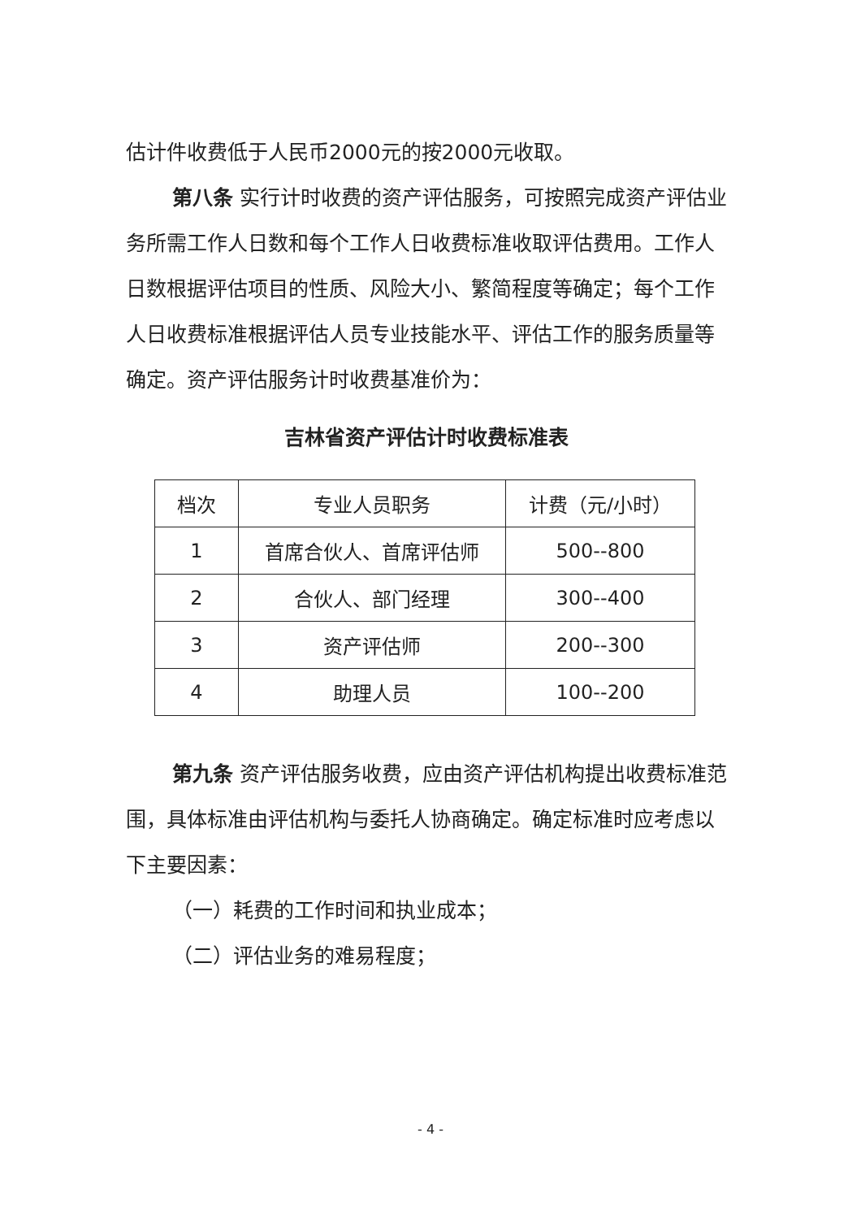估计件收费低于人民币2000元的按2000元收取。
第八条 实行计时收费的资产评估服务，可按照完成资产评估业务所需工作人日数和每个工作人日收费标准收取评估费用。工作人日数根据评估项目的性质、风险大小、繁简程度等确定；每个工作人日收费标准根据评估人员专业技能水平、评估工作的服务质量等确定。资产评估服务计时收费基准价为：
吉林省资产评估计时收费标准表
| 档次 | 专业人员职务 | 计费（元/小时） |
| --- | --- | --- |
| 1 | 首席合伙人、首席评估师 | 500--800 |
| 2 | 合伙人、部门经理 | 300--400 |
| 3 | 资产评估师 | 200--300 |
| 4 | 助理人员 | 100--200 |
第九条 资产评估服务收费，应由资产评估机构提出收费标准范围，具体标准由评估机构与委托人协商确定。确定标准时应考虑以下主要因素：
（一）耗费的工作时间和执业成本；
（二）评估业务的难易程度；
- 4 -